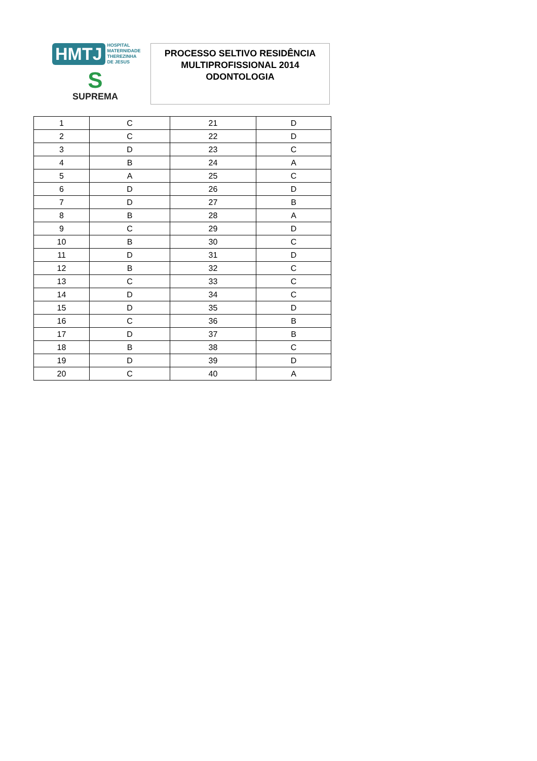HMTJ HOSPITAL
MATERNIDADE
THEREZINHA DE JESUS
S
SUPREMA
PROCESSO SELTIVO RESIDÊNCIA
MULTIPROFISSIONAL 2014
ODONTOLOGIA
| 1 | C | 21 | D |
| 2 | C | 22 | D |
| 3 | D | 23 | C |
| 4 | B | 24 | A |
| 5 | A | 25 | C |
| 6 | D | 26 | D |
| 7 | D | 27 | B |
| 8 | B | 28 | A |
| 9 | C | 29 | D |
| 10 | B | 30 | C |
| 11 | D | 31 | D |
| 12 | B | 32 | C |
| 13 | C | 33 | C |
| 14 | D | 34 | C |
| 15 | D | 35 | D |
| 16 | C | 36 | B |
| 17 | D | 37 | B |
| 18 | B | 38 | C |
| 19 | D | 39 | D |
| 20 | C | 40 | A |